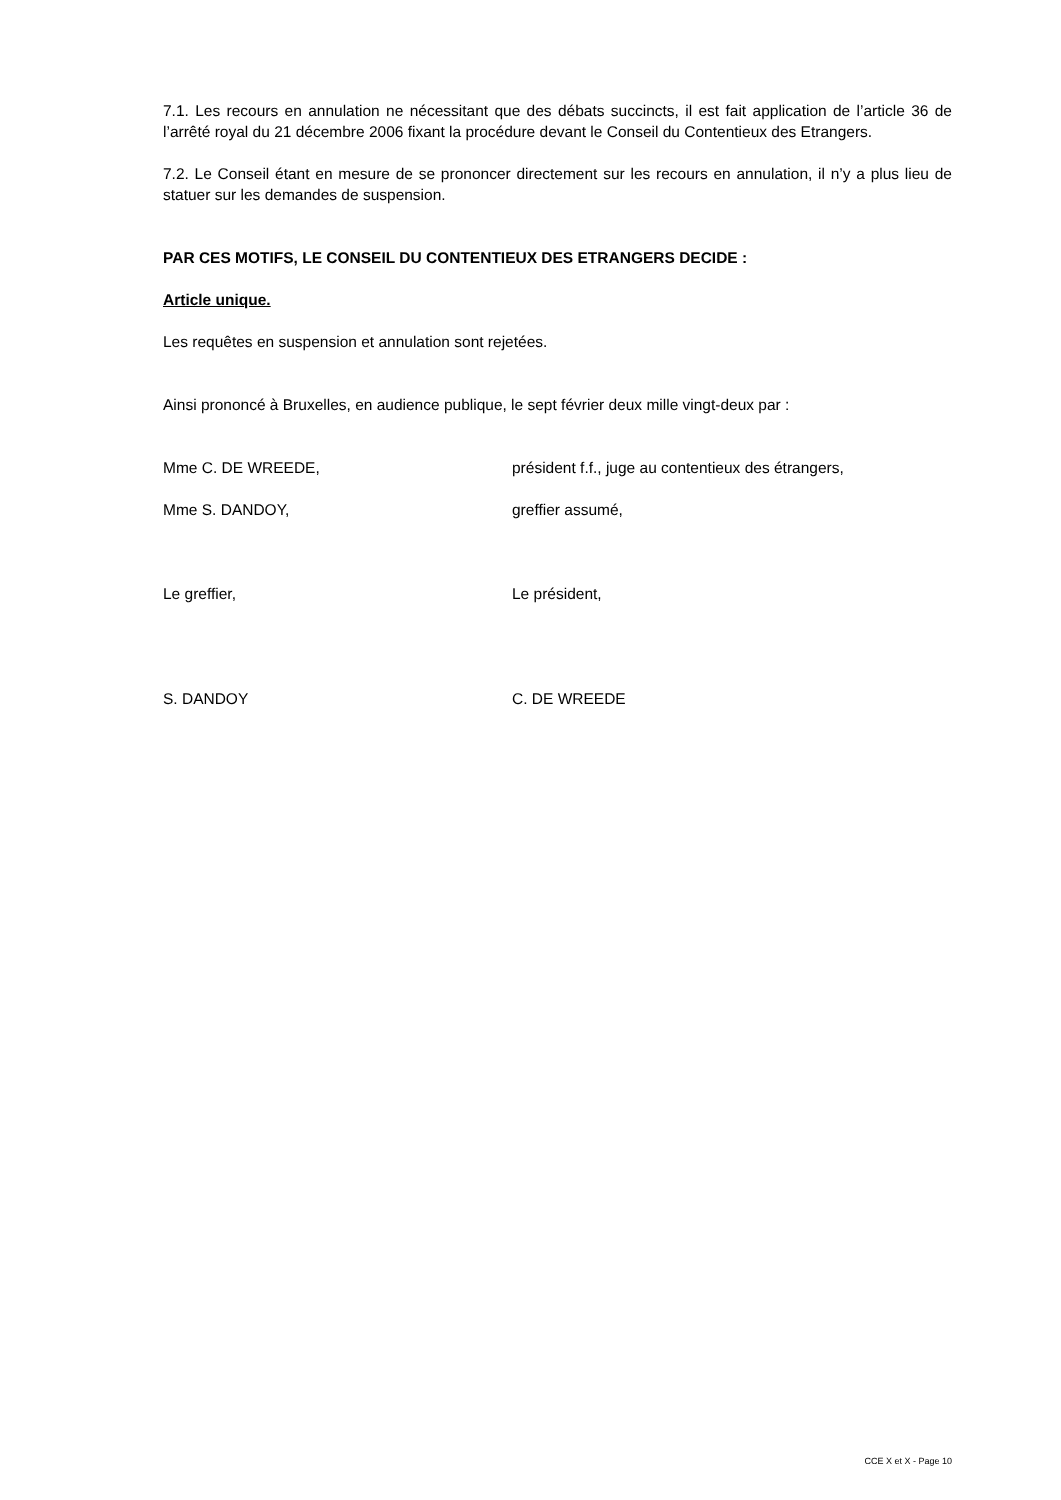7.1. Les recours en annulation ne nécessitant que des débats succincts, il est fait application de l’article 36 de l’arrêté royal du 21 décembre 2006 fixant la procédure devant le Conseil du Contentieux des Etrangers.
7.2. Le Conseil étant en mesure de se prononcer directement sur les recours en annulation, il n’y a plus lieu de statuer sur les demandes de suspension.
PAR CES MOTIFS, LE CONSEIL DU CONTENTIEUX DES ETRANGERS DECIDE :
Article unique.
Les requêtes en suspension et annulation sont rejetées.
Ainsi prononcé à Bruxelles, en audience publique, le sept février deux mille vingt-deux par :
Mme C. DE WREEDE, président f.f., juge au contentieux des étrangers,
Mme S. DANDOY, greffier assumé,
Le greffier, Le président,
S. DANDOY C. DE WREEDE
CCE X et X - Page 10